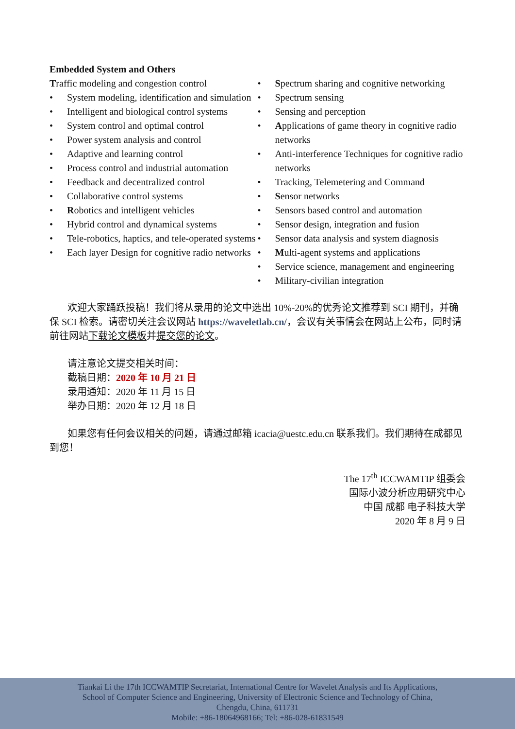Embedded System and Others
Traffic modeling and congestion control
• System modeling, identification and simulation
• Intelligent and biological control systems
• System control and optimal control
• Power system analysis and control
• Adaptive and learning control
• Process control and industrial automation
• Feedback and decentralized control
• Collaborative control systems
• Robotics and intelligent vehicles
• Hybrid control and dynamical systems
• Tele-robotics, haptics, and tele-operated systems
• Each layer Design for cognitive radio networks
• Spectrum sharing and cognitive networking
• Spectrum sensing
• Sensing and perception
• Applications of game theory in cognitive radio networks
• Anti-interference Techniques for cognitive radio networks
• Tracking, Telemetering and Command
• Sensor networks
• Sensors based control and automation
• Sensor design, integration and fusion
• Sensor data analysis and system diagnosis
• Multi-agent systems and applications
• Service science, management and engineering
• Military-civilian integration
欢迎大家踊跃投稿！我们将从录用的论文中选出 10%-20%的优秀论文推荐到 SCI 期刊，并确保 SCI 检索。请密切关注会议网站 https://waveletlab.cn/，会议有关事情会在网站上公布，同时请前往网站下载论文模板并提交您的论文。
请注意论文提交相关时间：
截稿日期：2020 年 10 月 21 日
录用通知：2020 年 11 月 15 日
举办日期：2020 年 12 月 18 日
如果您有任何会议相关的问题，请通过邮箱 icacia@uestc.edu.cn 联系我们。我们期待在成都见到您！
The 17<sup>th</sup> ICCWAMTIP 组委会
国际小波分析应用研究中心
中国 成都 电子科技大学
2020 年 8 月 9 日
Tiankai Li the 17th ICCWAMTIP Secretariat, International Centre for Wavelet Analysis and Its Applications,
School of Computer Science and Engineering, University of Electronic Science and Technology of China,
Chengdu, China, 611731
Mobile: +86-18064968166; Tel: +86-028-61831549